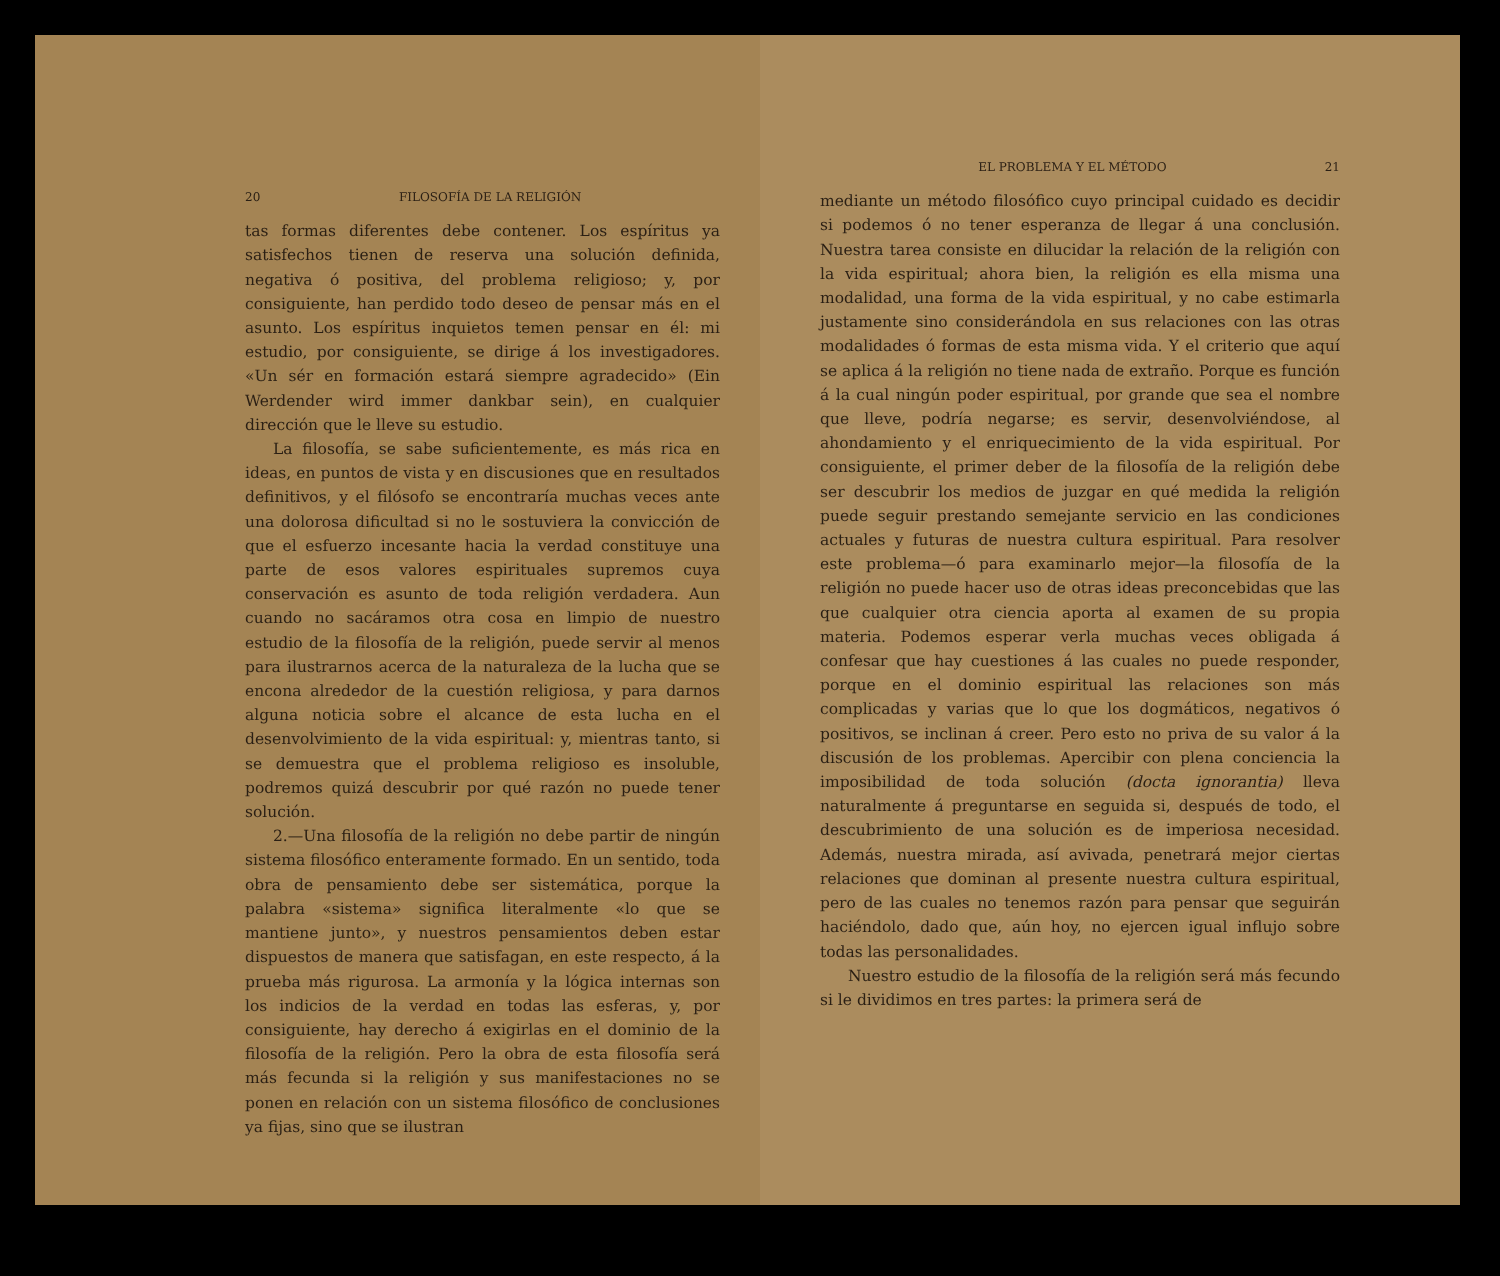20 FILOSOFÍA DE LA RELIGIÓN
tas formas diferentes debe contener. Los espíritus ya satisfechos tienen de reserva una solución definida, negativa ó positiva, del problema religioso; y, por consiguiente, han perdido todo deseo de pensar más en el asunto. Los espíritus inquietos temen pensar en él: mi estudio, por consiguiente, se dirige á los investigadores. «Un sér en formación estará siempre agradecido» (Ein Werdender wird immer dankbar sein), en cualquier dirección que le lleve su estudio.
La filosofía, se sabe suficientemente, es más rica en ideas, en puntos de vista y en discusiones que en resultados definitivos, y el filósofo se encontraría muchas veces ante una dolorosa dificultad si no le sostuviera la convicción de que el esfuerzo incesante hacia la verdad constituye una parte de esos valores espirituales supremos cuya conservación es asunto de toda religión verdadera. Aun cuando no sacáramos otra cosa en limpio de nuestro estudio de la filosofía de la religión, puede servir al menos para ilustrarnos acerca de la naturaleza de la lucha que se encona alrededor de la cuestión religiosa, y para darnos alguna noticia sobre el alcance de esta lucha en el desenvolvimiento de la vida espiritual: y, mientras tanto, si se demuestra que el problema religioso es insoluble, podremos quizá descubrir por qué razón no puede tener solución.
2.—Una filosofía de la religión no debe partir de ningún sistema filosófico enteramente formado. En un sentido, toda obra de pensamiento debe ser sistemática, porque la palabra «sistema» significa literalmente «lo que se mantiene junto», y nuestros pensamientos deben estar dispuestos de manera que satisfagan, en este respecto, á la prueba más rigurosa. La armonía y la lógica internas son los indicios de la verdad en todas las esferas, y, por consiguiente, hay derecho á exigirlas en el dominio de la filosofía de la religión. Pero la obra de esta filosofía será más fecunda si la religión y sus manifestaciones no se ponen en relación con un sistema filosófico de conclusiones ya fijas, sino que se ilustran
EL PROBLEMA Y EL MÉTODO 21
mediante un método filosófico cuyo principal cuidado es decidir si podemos ó no tener esperanza de llegar á una conclusión. Nuestra tarea consiste en dilucidar la relación de la religión con la vida espiritual; ahora bien, la religión es ella misma una modalidad, una forma de la vida espiritual, y no cabe estimarla justamente sino considerándola en sus relaciones con las otras modalidades ó formas de esta misma vida. Y el criterio que aquí se aplica á la religión no tiene nada de extraño. Porque es función á la cual ningún poder espiritual, por grande que sea el nombre que lleve, podría negarse; es servir, desenvolviéndose, al ahondamiento y el enriquecimiento de la vida espiritual. Por consiguiente, el primer deber de la filosofía de la religión debe ser descubrir los medios de juzgar en qué medida la religión puede seguir prestando semejante servicio en las condiciones actuales y futuras de nuestra cultura espiritual. Para resolver este problema—ó para examinarlo mejor—la filosofía de la religión no puede hacer uso de otras ideas preconcebidas que las que cualquier otra ciencia aporta al examen de su propia materia. Podemos esperar verla muchas veces obligada á confesar que hay cuestiones á las cuales no puede responder, porque en el dominio espiritual las relaciones son más complicadas y varias que lo que los dogmáticos, negativos ó positivos, se inclinan á creer. Pero esto no priva de su valor á la discusión de los problemas. Apercibir con plena conciencia la imposibilidad de toda solución (docta ignorantia) lleva naturalmente á preguntarse en seguida si, después de todo, el descubrimiento de una solución es de imperiosa necesidad. Además, nuestra mirada, así avivada, penetrará mejor ciertas relaciones que dominan al presente nuestra cultura espiritual, pero de las cuales no tenemos razón para pensar que seguirán haciéndolo, dado que, aún hoy, no ejercen igual influjo sobre todas las personalidades.
Nuestro estudio de la filosofía de la religión será más fecundo si le dividimos en tres partes: la primera será de